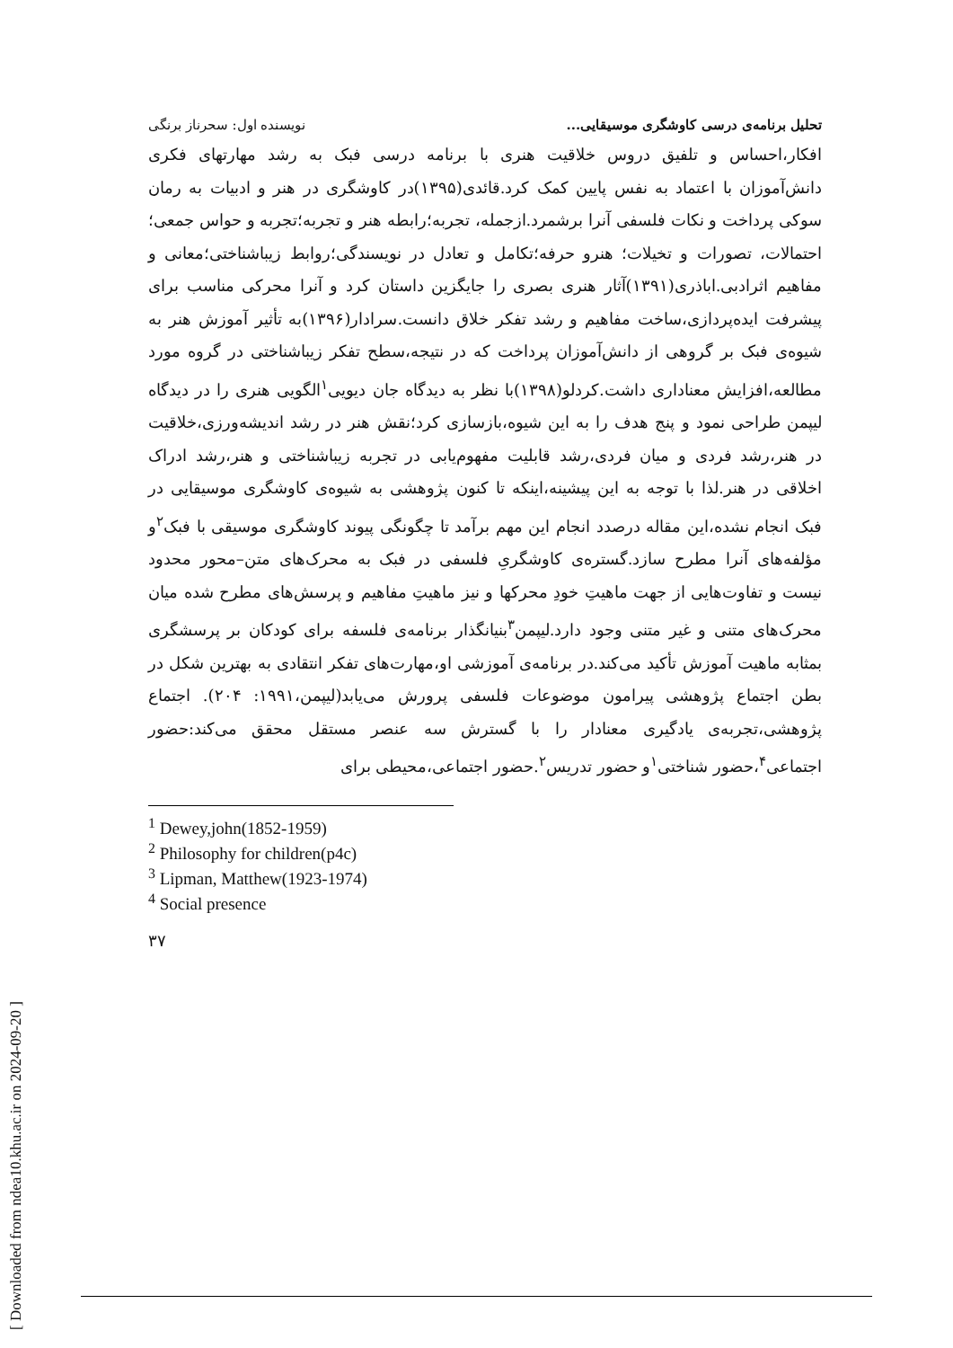[ Downloaded from ndea10.khu.ac.ir on 2024-09-20 ]
تحلیل برنامه‌ی درسی کاوشگری موسیقایی... نویسنده اول: سحرناز برنگی
افکار،احساس و تلفیق دروس خلاقیت هنری با برنامه درسی فبک به رشد مهارتهای فکری دانش‌آموزان با اعتماد به نفس پایین کمک کرد.قائدی(۱۳۹۵)در کاوشگری در هنر و ادبیات به رمان سوکی پرداخت و نکات فلسفی آنرا برشمرد.ازجمله، تجربه؛رابطه هنر و تجربه؛تجربه و حواس جمعی؛احتمالات، تصورات و تخیلات؛ هنرو حرفه؛تکامل و تعادل در نویسندگی؛روابط زیباشناختی؛معانی و مفاهیم اثرادبی.اباذری(۱۳۹۱)آثار هنری بصری را جایگزین داستان کرد و آنرا محرکی مناسب برای پیشرفت ایده‌پردازی،ساخت مفاهیم و رشد تفکر خلاق دانست.سرادار(۱۳۹۶)به تأثیر آموزش هنر به شیوه‌ی فبک بر گروهی از دانش‌آموزان پرداخت که در نتیجه،سطح تفکر زیباشناختی در گروه مورد مطالعه،افزایش معناداری داشت.کردلو(۱۳۹۸)با نظر به دیدگاه جان دیویی<sup>۱</sup>الگویی هنری را در دیدگاه لیپمن طراحی نمود و پنج هدف را به این شیوه،بازسازی کرد؛نقش هنر در رشد اندیشه‌ورزی،خلاقیت در هنر،رشد فردی و میان فردی،رشد قابلیت مفهوم‌یابی در تجربه زیباشناختی و هنر،رشد ادراک اخلاقی در هنر.لذا با توجه به این پیشینه،اینکه تا کنون پژوهشی به شیوه‌ی کاوشگری موسیقایی در فبک انجام نشده،این مقاله درصدد انجام این مهم برآمد تا چگونگی پیوند کاوشگری موسیقی با فبک<sup>۲</sup>و مؤلفه‌های آنرا مطرح سازد.گستره‌ی کاوشگریِ فلسفی در فبک به محرک‌های متن–محور محدود نیست و تفاوت‌هایی از جهت ماهیتِ خودِ محرکها و نیز ماهیتِ مفاهیم و پرسش‌های مطرح شده میان محرک‌های متنی و غیر متنی وجود دارد.لیپمن<sup>۳</sup>بنیانگذار برنامه‌ی فلسفه برای کودکان بر پرسشگری بمثابه ماهیت آموزش تأکید می‌کند.در برنامه‌ی آموزشی او،مهارت‌های تفکر انتقادی به بهترین شکل در بطن اجتماع پژوهشی پیرامون موضوعات فلسفی پرورش می‌یابد(لیپمن،۱۹۹۱: ۲۰۴). اجتماع پژوهشی،تجربه‌ی یادگیری معنادار را با گسترش سه عنصر مستقل محقق می‌کند:حضور اجتماعی<sup>۴</sup>،حضور شناختی<sup>۱</sup>و حضور تدریس<sup>۲</sup>.حضور اجتماعی،محیطی برای
<sup>1</sup> Dewey,john(1852-1959)
<sup>2</sup> Philosophy for children(p4c)
<sup>3</sup> Lipman, Matthew(1923-1974)
<sup>4</sup> Social presence
۳۷